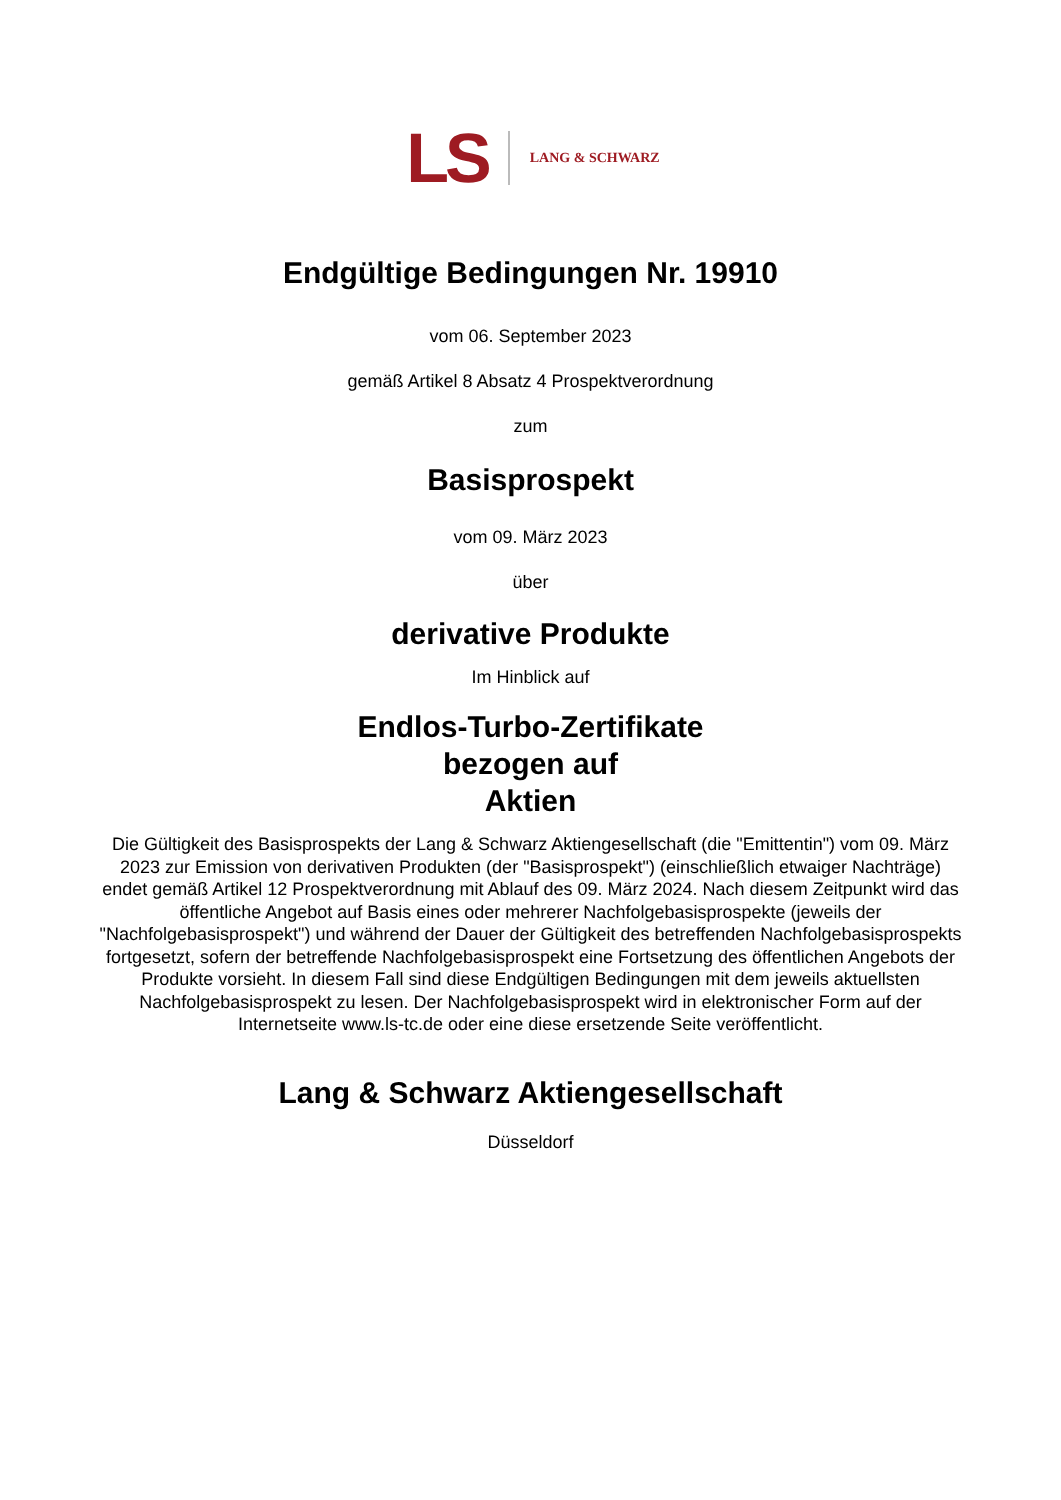LS LANG & SCHWARZ
Endgültige Bedingungen Nr. 19910
vom 06. September 2023
gemäß Artikel 8 Absatz 4 Prospektverordnung
zum
Basisprospekt
vom 09. März 2023
über
derivative Produkte
Im Hinblick auf
Endlos-Turbo-Zertifikate
bezogen auf
Aktien
Die Gültigkeit des Basisprospekts der Lang & Schwarz Aktiengesellschaft (die "Emittentin") vom 09. März 2023 zur Emission von derivativen Produkten (der "Basisprospekt") (einschließlich etwaiger Nachträge) endet gemäß Artikel 12 Prospektverordnung mit Ablauf des 09. März 2024. Nach diesem Zeitpunkt wird das öffentliche Angebot auf Basis eines oder mehrerer Nachfolgebasisprospekte (jeweils der "Nachfolgebasisprospekt") und während der Dauer der Gültigkeit des betreffenden Nachfolgebasisprospekts fortgesetzt, sofern der betreffende Nachfolgebasisprospekt eine Fortsetzung des öffentlichen Angebots der Produkte vorsieht. In diesem Fall sind diese Endgültigen Bedingungen mit dem jeweils aktuellsten Nachfolgebasisprospekt zu lesen. Der Nachfolgebasisprospekt wird in elektronischer Form auf der Internetseite www.ls-tc.de oder eine diese ersetzende Seite veröffentlicht.
Lang & Schwarz Aktiengesellschaft
Düsseldorf